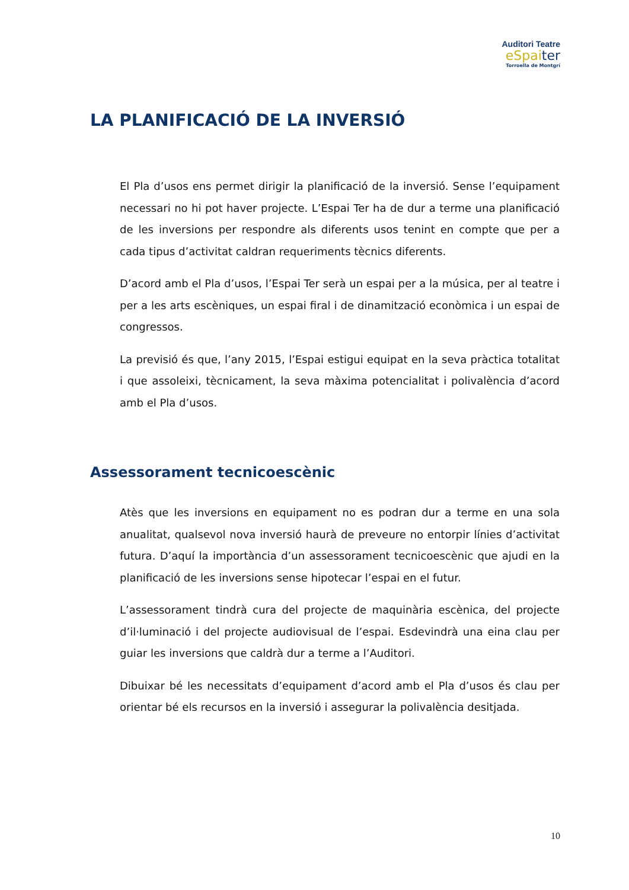Auditori Teatre
eSpaiter
Torroella de Montgrí
LA PLANIFICACIÓ DE LA INVERSIÓ
El Pla d’usos ens permet dirigir la planificació de la inversió. Sense l’equipament necessari no hi pot haver projecte. L’Espai Ter ha de dur a terme una planificació de les inversions per respondre als diferents usos tenint en compte que per a cada tipus d’activitat caldran requeriments tècnics diferents.
D’acord amb el Pla d’usos, l’Espai Ter serà un espai per a la música, per al teatre i per a les arts escèniques, un espai firal i de dinamització econòmica i un espai de congressos.
La previsió és que, l’any 2015, l’Espai estigui equipat en la seva pràctica totalitat i que assoleixi, tècnicament, la seva màxima potencialitat i polivalència d’acord amb el Pla d’usos.
Assessorament tecnicoescènic
Atès que les inversions en equipament no es podran dur a terme en una sola anualitat, qualsevol nova inversió haurà de preveure no entorpir línies d’activitat futura. D’aquí la importància d’un assessorament tecnicoescènic que ajudi en la planificació de les inversions sense hipotecar l’espai en el futur.
L’assessorament tindrà cura del projecte de maquinària escènica, del projecte d’il·luminació i del projecte audiovisual de l’espai. Esdevindrà una eina clau per guiar les inversions que caldrà dur a terme a l’Auditori.
Dibuixar bé les necessitats d’equipament d’acord amb el Pla d’usos és clau per orientar bé els recursos en la inversió i assegurar la polivalència desitjada.
10